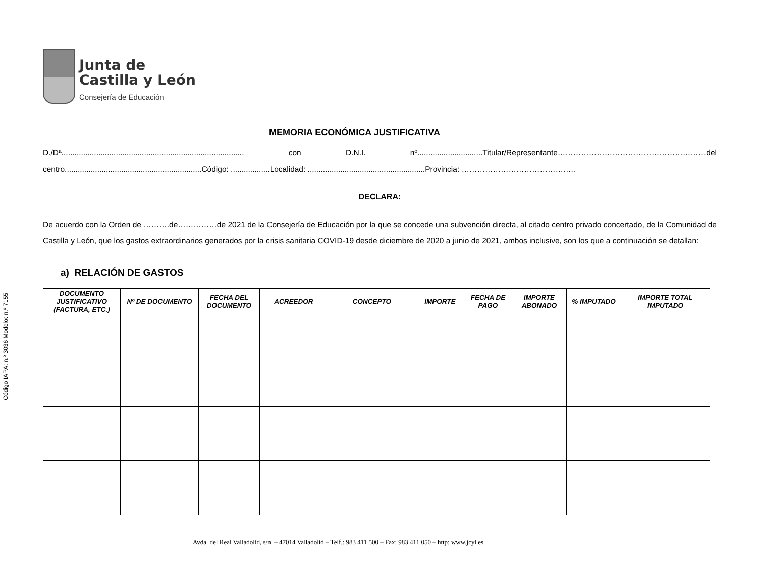Código IAPA: n.º 3036 Modelo: n.º 7155
Junta de
Castilla y León
Consejería de Educación
MEMORIA ECONÓMICA JUSTIFICATIVA
D./Dª.................................................................................... con D.N.I. nº..............................Titular/Representante…………………………………………………del centro...............................................................Código: ..................Localidad: ......................................................Provincia: ……………………………………..
DECLARA:
De acuerdo con la Orden de ……….de……………de 2021 de la Consejería de Educación por la que se concede una subvención directa, al citado centro privado concertado, de la Comunidad de Castilla y León, que los gastos extraordinarios generados por la crisis sanitaria COVID-19 desde diciembre de 2020 a junio de 2021, ambos inclusive, son los que a continuación se detallan:
a) RELACIÓN DE GASTOS
| DOCUMENTO JUSTIFICATIVO (FACTURA, ETC.) | Nº DE DOCUMENTO | FECHA DEL DOCUMENTO | ACREEDOR | CONCEPTO | IMPORTE | FECHA DE PAGO | IMPORTE ABONADO | % IMPUTADO | IMPORTE TOTAL IMPUTADO |
| --- | --- | --- | --- | --- | --- | --- | --- | --- | --- |
Avda. del Real Valladolid, s/n. – 47014 Valladolid – Telf.: 983 411 500 – Fax: 983 411 050 – http: www.jcyl.es